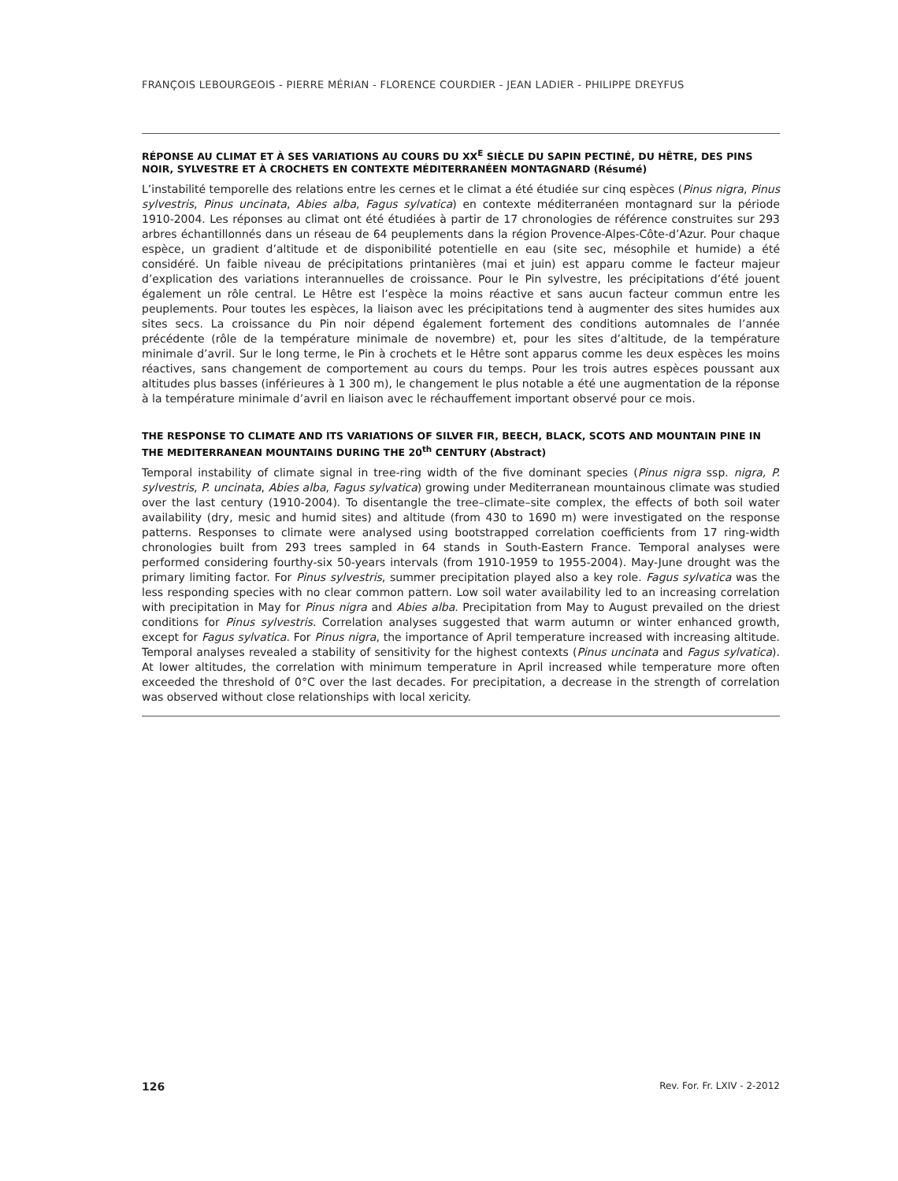FRANÇOIS LEBOURGEOIS - PIERRE MÉRIAN - FLORENCE COURDIER - JEAN LADIER - PHILIPPE DREYFUS
RÉPONSE AU CLIMAT ET À SES VARIATIONS AU COURS DU XX<sup>E</sup> SIÈCLE DU SAPIN PECTINÉ, DU HÊTRE, DES PINS NOIR, SYLVESTRE ET À CROCHETS EN CONTEXTE MÉDITERRANÉEN MONTAGNARD (Résumé)
L’instabilité temporelle des relations entre les cernes et le climat a été étudiée sur cinq espèces (Pinus nigra, Pinus sylvestris, Pinus uncinata, Abies alba, Fagus sylvatica) en contexte méditerranéen montagnard sur la période 1910-2004. Les réponses au climat ont été étudiées à partir de 17 chronologies de référence construites sur 293 arbres échantillonnés dans un réseau de 64 peuplements dans la région Provence-Alpes-Côte-d’Azur. Pour chaque espèce, un gradient d’altitude et de disponibilité potentielle en eau (site sec, mésophile et humide) a été considéré. Un faible niveau de précipitations printanières (mai et juin) est apparu comme le facteur majeur d’explication des variations interannuelles de croissance. Pour le Pin sylvestre, les précipitations d’été jouent également un rôle central. Le Hêtre est l’espèce la moins réactive et sans aucun facteur commun entre les peuplements. Pour toutes les espèces, la liaison avec les précipitations tend à augmenter des sites humides aux sites secs. La croissance du Pin noir dépend également fortement des conditions automnales de l’année précédente (rôle de la température minimale de novembre) et, pour les sites d’altitude, de la température minimale d’avril. Sur le long terme, le Pin à crochets et le Hêtre sont apparus comme les deux espèces les moins réactives, sans changement de comportement au cours du temps. Pour les trois autres espèces poussant aux altitudes plus basses (inférieures à 1 300 m), le changement le plus notable a été une augmentation de la réponse à la température minimale d’avril en liaison avec le réchauffement important observé pour ce mois.
THE RESPONSE TO CLIMATE AND ITS VARIATIONS OF SILVER FIR, BEECH, BLACK, SCOTS AND MOUNTAIN PINE IN THE MEDITERRANEAN MOUNTAINS DURING THE 20<sup>th</sup> CENTURY (Abstract)
Temporal instability of climate signal in tree-ring width of the five dominant species (Pinus nigra ssp. nigra, P. sylvestris, P. uncinata, Abies alba, Fagus sylvatica) growing under Mediterranean mountainous climate was studied over the last century (1910-2004). To disentangle the tree–climate–site complex, the effects of both soil water availability (dry, mesic and humid sites) and altitude (from 430 to 1690 m) were investigated on the response patterns. Responses to climate were analysed using bootstrapped correlation coefficients from 17 ring-width chronologies built from 293 trees sampled in 64 stands in South-Eastern France. Temporal analyses were performed considering fourthy-six 50-years intervals (from 1910-1959 to 1955-2004). May-June drought was the primary limiting factor. For Pinus sylvestris, summer precipitation played also a key role. Fagus sylvatica was the less responding species with no clear common pattern. Low soil water availability led to an increasing correlation with precipitation in May for Pinus nigra and Abies alba. Precipitation from May to August prevailed on the driest conditions for Pinus sylvestris. Correlation analyses suggested that warm autumn or winter enhanced growth, except for Fagus sylvatica. For Pinus nigra, the importance of April temperature increased with increasing altitude. Temporal analyses revealed a stability of sensitivity for the highest contexts (Pinus uncinata and Fagus sylvatica). At lower altitudes, the correlation with minimum temperature in April increased while temperature more often exceeded the threshold of 0°C over the last decades. For precipitation, a decrease in the strength of correlation was observed without close relationships with local xericity.
126 Rev. For. Fr. LXIV - 2-2012